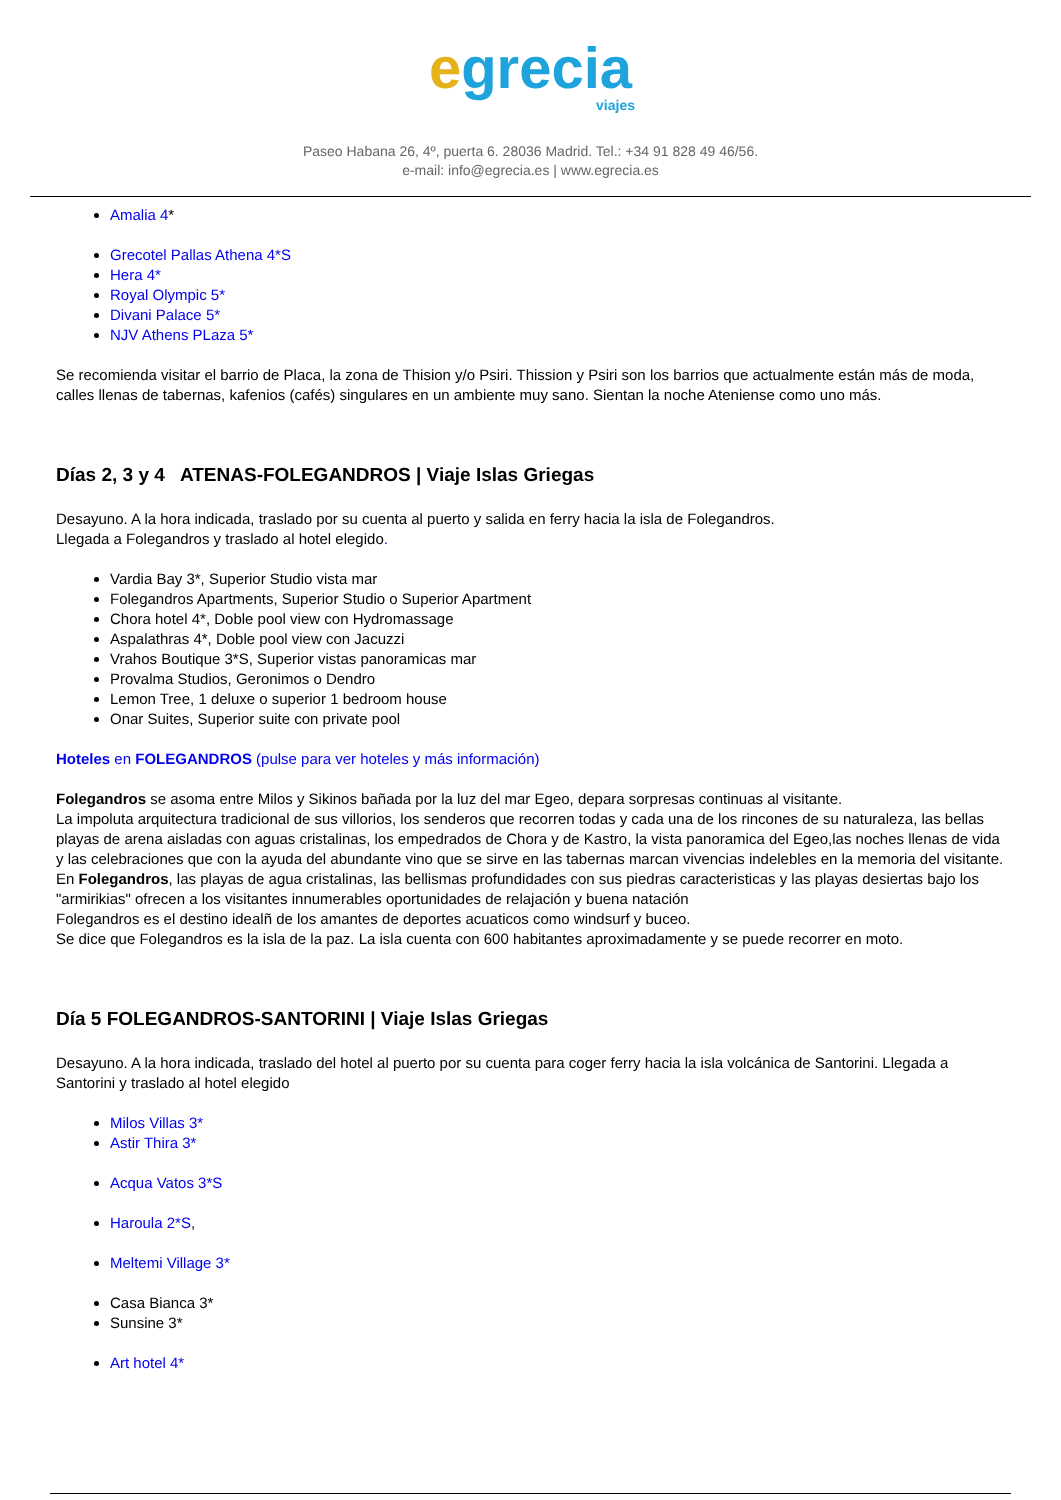egrecia
viajes
Paseo Habana 26, 4º, puerta 6. 28036 Madrid. Tel.: +34 91 828 49 46/56.
e-mail: info@egrecia.es | www.egrecia.es
Amalia 4*
Grecotel Pallas Athena 4*S
Hera 4*
Royal Olympic 5*
Divani Palace 5*
NJV Athens PLaza 5*
Se recomienda visitar el barrio de Placa, la zona de Thision y/o Psiri. Thission y Psiri son los barrios que actualmente están más de moda, calles llenas de tabernas, kafenios (cafés) singulares en un ambiente muy sano. Sientan la noche Ateniense como uno más.
Días 2, 3 y 4 ATENAS-FOLEGANDROS | Viaje Islas Griegas
Desayuno. A la hora indicada, traslado por su cuenta al puerto y salida en ferry hacia la isla de Folegandros.
Llegada a Folegandros y traslado al hotel elegido.
Vardia Bay 3*, Superior Studio vista mar
Folegandros Apartments, Superior Studio o Superior Apartment
Chora hotel 4*, Doble pool view con Hydromassage
Aspalathras 4*, Doble pool view con Jacuzzi
Vrahos Boutique 3*S, Superior vistas panoramicas mar
Provalma Studios, Geronimos o Dendro
Lemon Tree, 1 deluxe o superior 1 bedroom house
Onar Suites, Superior suite con private pool
Hoteles en FOLEGANDROS (pulse para ver hoteles y más información)
Folegandros se asoma entre Milos y Sikinos bañada por la luz del mar Egeo, depara sorpresas continuas al visitante.
La impoluta arquitectura tradicional de sus villorios, los senderos que recorren todas y cada una de los rincones de su naturaleza, las bellas playas de arena aisladas con aguas cristalinas, los empedrados de Chora y de Kastro, la vista panoramica del Egeo,las noches llenas de vida y las celebraciones que con la ayuda del abundante vino que se sirve en las tabernas marcan vivencias indelebles en la memoria del visitante.
En Folegandros, las playas de agua cristalinas, las bellismas profundidades con sus piedras caracteristicas y las playas desiertas bajo los "armirikias" ofrecen a los visitantes innumerables oportunidades de relajación y buena natación
Folegandros es el destino idealñ de los amantes de deportes acuaticos como windsurf y buceo.
Se dice que Folegandros es la isla de la paz. La isla cuenta con 600 habitantes aproximadamente y se puede recorrer en moto.
Día 5 FOLEGANDROS-SANTORINI | Viaje Islas Griegas
Desayuno. A la hora indicada, traslado del hotel al puerto por su cuenta para coger ferry hacia la isla volcánica de Santorini. Llegada a Santorini y traslado al hotel elegido
Milos Villas 3*
Astir Thira 3*
Acqua Vatos 3*S
Haroula 2*S,
Meltemi Village 3*
Casa Bianca 3*
Sunsine 3*
Art hotel 4*